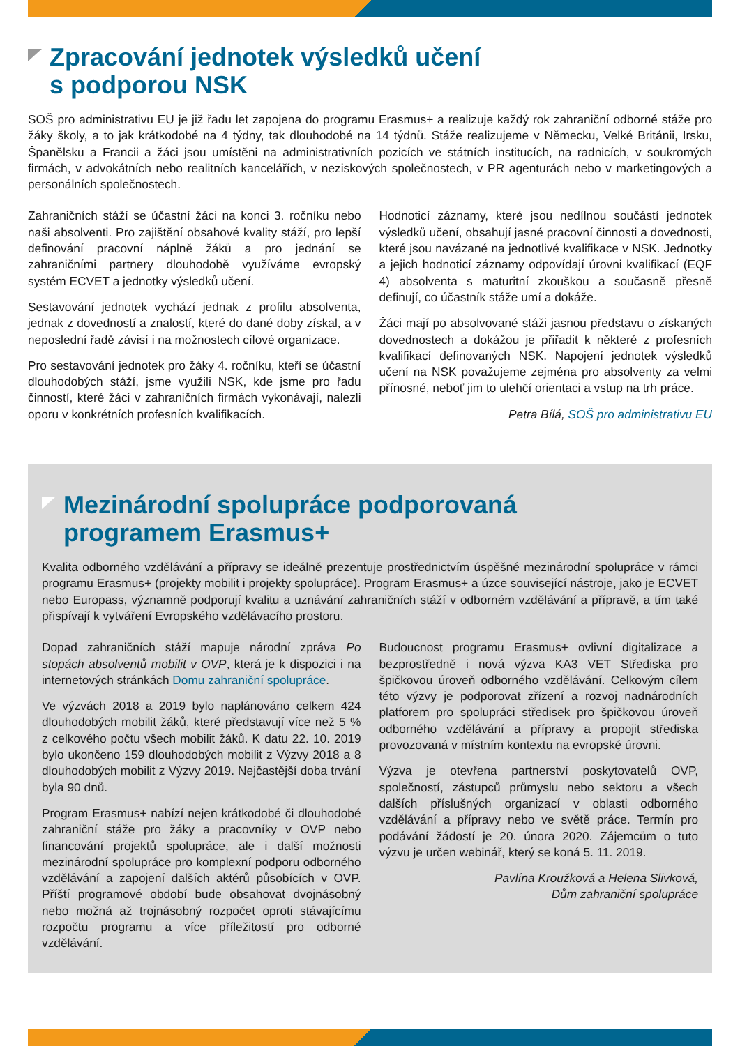Zpracování jednotek výsledků učení
s podporou NSK
SOŠ pro administrativu EU je již řadu let zapojena do programu Erasmus+ a realizuje každý rok zahraniční odborné stáže pro žáky školy, a to jak krátkodobé na 4 týdny, tak dlouhodobé na 14 týdnů. Stáže realizujeme v Německu, Velké Británii, Irsku, Španělsku a Francii a žáci jsou umístěni na administrativních pozicích ve státních institucích, na radnicích, v soukromých firmách, v advokátních nebo realitních kancelářích, v neziskových společnostech, v PR agenturách nebo v marketingových a personálních společnostech.
Zahraničních stáží se účastní žáci na konci 3. ročníku nebo naši absolventi. Pro zajištění obsahové kvality stáží, pro lepší definování pracovní náplně žáků a pro jednání se zahraničními partnery dlouhodobě využíváme evropský systém ECVET a jednotky výsledků učení.
Sestavování jednotek vychází jednak z profilu absolventa, jednak z dovedností a znalostí, které do dané doby získal, a v neposlední řadě závisí i na možnostech cílové organizace.
Pro sestavování jednotek pro žáky 4. ročníku, kteří se účastní dlouhodobých stáží, jsme využili NSK, kde jsme pro řadu činností, které žáci v zahraničních firmách vykonávají, nalezli oporu v konkrétních profesních kvalifikacích.
Hodnoticí záznamy, které jsou nedílnou součástí jednotek výsledků učení, obsahují jasné pracovní činnosti a dovednosti, které jsou navázané na jednotlivé kvalifikace v NSK. Jednotky a jejich hodnoticí záznamy odpovídají úrovni kvalifikací (EQF 4) absolventa s maturitní zkouškou a současně přesně definují, co účastník stáže umí a dokáže.
Žáci mají po absolvované stáži jasnou představu o získaných dovednostech a dokážou je přiřadit k některé z profesních kvalifikací definovaných NSK. Napojení jednotek výsledků učení na NSK považujeme zejména pro absolventy za velmi přínosné, neboť jim to ulehčí orientaci a vstup na trh práce.
Petra Bílá, SOŠ pro administrativu EU
Mezinárodní spolupráce podporovaná
programem Erasmus+
Kvalita odborného vzdělávání a přípravy se ideálně prezentuje prostřednictvím úspěšné mezinárodní spolupráce v rámci programu Erasmus+ (projekty mobilit i projekty spolupráce). Program Erasmus+ a úzce související nástroje, jako je ECVET nebo Europass, významně podporují kvalitu a uznávání zahraničních stáží v odborném vzdělávání a přípravě, a tím také přispívají k vytváření Evropského vzdělávacího prostoru.
Dopad zahraničních stáží mapuje národní zpráva Po stopách absolventů mobilit v OVP, která je k dispozici i na internetových stránkách Domu zahraniční spolupráce.
Ve výzvách 2018 a 2019 bylo naplánováno celkem 424 dlouhodobých mobilit žáků, které představují více než 5 % z celkového počtu všech mobilit žáků. K datu 22. 10. 2019 bylo ukončeno 159 dlouhodobých mobilit z Výzvy 2018 a 8 dlouhodobých mobilit z Výzvy 2019. Nejčastější doba trvání byla 90 dnů.
Program Erasmus+ nabízí nejen krátkodobé či dlouhodobé zahraniční stáže pro žáky a pracovníky v OVP nebo financování projektů spolupráce, ale i další možnosti mezinárodní spolupráce pro komplexní podporu odborného vzdělávání a zapojení dalších aktérů působících v OVP. Příští programové období bude obsahovat dvojnásobný nebo možná až trojnásobný rozpočet oproti stávajícímu rozpočtu programu a více příležitostí pro odborné vzdělávání.
Budoucnost programu Erasmus+ ovlivní digitalizace a bezprostředně i nová výzva KA3 VET Střediska pro špičkovou úroveň odborného vzdělávání. Celkovým cílem této výzvy je podporovat zřízení a rozvoj nadnárodních platforem pro spolupráci středisek pro špičkovou úroveň odborného vzdělávání a přípravy a propojit střediska provozovaná v místním kontextu na evropské úrovni.
Výzva je otevřena partnerství poskytovatelů OVP, společností, zástupců průmyslu nebo sektoru a všech dalších příslušných organizací v oblasti odborného vzdělávání a přípravy nebo ve světě práce. Termín pro podávání žádostí je 20. února 2020. Zájemcům o tuto výzvu je určen webinář, který se koná 5. 11. 2019.
Pavlína Kroužková a Helena Slivková,
Dům zahraniční spolupráce